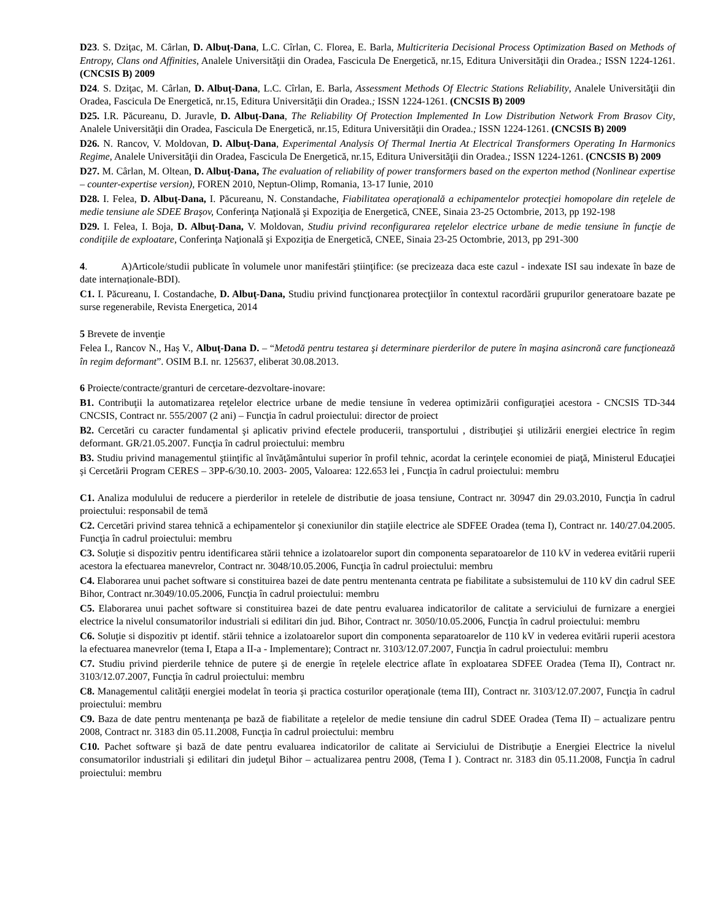D23. S. Dziţac, M. Cârlan, D. Albuţ-Dana, L.C. Cîrlan, C. Florea, E. Barla, Multicriteria Decisional Process Optimization Based on Methods of Entropy, Clans ond Affinities, Analele Universităţii din Oradea, Fascicula De Energetică, nr.15, Editura Universităţii din Oradea.; ISSN 1224-1261. (CNCSIS B) 2009
D24. S. Dziţac, M. Cârlan, D. Albuţ-Dana, L.C. Cîrlan, E. Barla, Assessment Methods Of Electric Stations Reliability, Analele Universităţii din Oradea, Fascicula De Energetică, nr.15, Editura Universităţii din Oradea.; ISSN 1224-1261. (CNCSIS B) 2009
D25. I.R. Păcureanu, D. Juravle, D. Albuţ-Dana, The Reliability Of Protection Implemented In Low Distribution Network From Brasov City, Analele Universităţii din Oradea, Fascicula De Energetică, nr.15, Editura Universităţii din Oradea.; ISSN 1224-1261. (CNCSIS B) 2009
D26. N. Rancov, V. Moldovan, D. Albuţ-Dana, Experimental Analysis Of Thermal Inertia At Electrical Transformers Operating In Harmonics Regime, Analele Universităţii din Oradea, Fascicula De Energetică, nr.15, Editura Universităţii din Oradea.; ISSN 1224-1261. (CNCSIS B) 2009
D27. M. Cârlan, M. Oltean, D. Albuţ-Dana, The evaluation of reliability of power transformers based on the experton method (Nonlinear expertise – counter-expertise version), FOREN 2010, Neptun-Olimp, Romania, 13-17 Iunie, 2010
D28. I. Felea, D. Albuţ-Dana, I. Păcureanu, N. Constandache, Fiabilitatea operaţională a echipamentelor protecţiei homopolare din reţelele de medie tensiune ale SDEE Braşov, Conferinţa Naţională şi Expoziţia de Energetică, CNEE, Sinaia 23-25 Octombrie, 2013, pp 192-198
D29. I. Felea, I. Boja, D. Albuţ-Dana, V. Moldovan, Studiu privind reconfigurarea reţelelor electrice urbane de medie tensiune în funcţie de condiţiile de exploatare, Conferinţa Naţională şi Expoziţia de Energetică, CNEE, Sinaia 23-25 Octombrie, 2013, pp 291-300
4. A)Articole/studii publicate în volumele unor manifestări ştiinţifice: (se precizeaza daca este cazul - indexate ISI sau indexate în baze de date internaționale-BDI).
C1. I. Păcureanu, I. Costandache, D. Albuţ-Dana, Studiu privind funcţionarea protecţiilor în contextul racordării grupurilor generatoare bazate pe surse regenerabile, Revista Energetica, 2014
5 Brevete de invenţie
Felea I., Rancov N., Haş V., Albuţ-Dana D. – “Metodă pentru testarea şi determinare pierderilor de putere în maşina asincronă care funcţionează în regim deformant”. OSIM B.I. nr. 125637, eliberat 30.08.2013.
6 Proiecte/contracte/granturi de cercetare-dezvoltare-inovare:
B1. Contribuţii la automatizarea reţelelor electrice urbane de medie tensiune în vederea optimizării configuraţiei acestora - CNCSIS TD-344 CNCSIS, Contract nr. 555/2007 (2 ani) – Funcţia în cadrul proiectului: director de proiect
B2. Cercetări cu caracter fundamental şi aplicativ privind efectele producerii, transportului , distribuţiei şi utilizării energiei electrice în regim deformant. GR/21.05.2007. Funcţia în cadrul proiectului: membru
B3. Studiu privind managementul ştiinţific al învăţământului superior în profil tehnic, acordat la cerinţele economiei de piaţă, Ministerul Educaţiei şi Cercetării Program CERES – 3PP-6/30.10. 2003- 2005, Valoarea: 122.653 lei , Funcţia în cadrul proiectului: membru
C1. Analiza modulului de reducere a pierderilor in retelele de distributie de joasa tensiune, Contract nr. 30947 din 29.03.2010, Funcţia în cadrul proiectului: responsabil de temă
C2. Cercetări privind starea tehnică a echipamentelor şi conexiunilor din staţiile electrice ale SDFEE Oradea (tema I), Contract nr. 140/27.04.2005. Funcţia în cadrul proiectului: membru
C3. Soluţie si dispozitiv pentru identificarea stării tehnice a izolatoarelor suport din componenta separatoarelor de 110 kV in vederea evitării ruperii acestora la efectuarea manevrelor, Contract nr. 3048/10.05.2006, Funcţia în cadrul proiectului: membru
C4. Elaborarea unui pachet software si constituirea bazei de date pentru mentenanta centrata pe fiabilitate a subsistemului de 110 kV din cadrul SEE Bihor, Contract nr.3049/10.05.2006, Funcţia în cadrul proiectului: membru
C5. Elaborarea unui pachet software si constituirea bazei de date pentru evaluarea indicatorilor de calitate a serviciului de furnizare a energiei electrice la nivelul consumatorilor industriali si edilitari din jud. Bihor, Contract nr. 3050/10.05.2006, Funcţia în cadrul proiectului: membru
C6. Soluţie si dispozitiv pt identif. stării tehnice a izolatoarelor suport din componenta separatoarelor de 110 kV in vederea evitării ruperii acestora la efectuarea manevrelor (tema I, Etapa a II-a - Implementare); Contract nr. 3103/12.07.2007, Funcţia în cadrul proiectului: membru
C7. Studiu privind pierderile tehnice de putere şi de energie în reţelele electrice aflate în exploatarea SDFEE Oradea (Tema II), Contract nr. 3103/12.07.2007, Funcţia în cadrul proiectului: membru
C8. Managementul calităţii energiei modelat în teoria şi practica costurilor operaţionale (tema III), Contract nr. 3103/12.07.2007, Funcţia în cadrul proiectului: membru
C9. Baza de date pentru mentenanţa pe bază de fiabilitate a reţelelor de medie tensiune din cadrul SDEE Oradea (Tema II) – actualizare pentru 2008, Contract nr. 3183 din 05.11.2008, Funcţia în cadrul proiectului: membru
C10. Pachet software şi bază de date pentru evaluarea indicatorilor de calitate ai Serviciului de Distribuţie a Energiei Electrice la nivelul consumatorilor industriali şi edilitari din judeţul Bihor – actualizarea pentru 2008, (Tema I ). Contract nr. 3183 din 05.11.2008, Funcţia în cadrul proiectului: membru